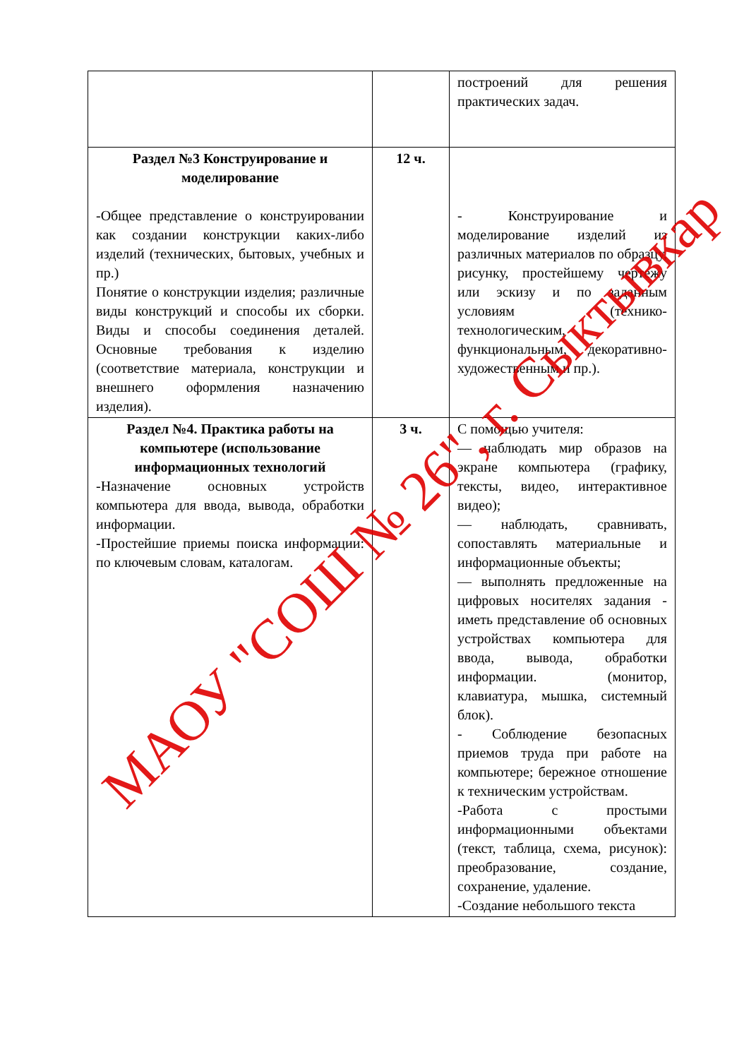| | | построений для решения практических задач. |
| Раздел №3 Конструирование и моделирование -Общее представление о конструировании как создании конструкции каких-либо изделий (технических, бытовых, учебных и пр.) Понятие о конструкции изделия; различные виды конструкций и способы их сборки. Виды и способы соединения деталей. Основные требования к изделию (соответствие материала, конструкции и внешнего оформления назначению изделия). | 12 ч. | - Конструирование и моделирование изделий из различных материалов по образцу, рисунку, простейшему чертежу или эскизу и по заданным условиям (технико-технологическим, функциональным, декоративно-художественным и пр.). |
| Раздел №4. Практика работы на компьютере (использование информационных технологий -Назначение основных устройств компьютера для ввода, вывода, обработки информации. -Простейшие приемы поиска информации: по ключевым словам, каталогам. | 3 ч. | С помощью учителя: — наблюдать мир образов на экране компьютера (графику, тексты, видео, интерактивное видео); — наблюдать, сравнивать, сопоставлять материальные и информационные объекты; — выполнять предложенные на цифровых носителях задания - иметь представление об основных устройствах компьютера для ввода, вывода, обработки информации. (монитор, клавиатура, мышка, системный блок). - Соблюдение безопасных приемов труда при работе на компьютере; бережное отношение к техническим устройствам. -Работа с простыми информационными объектами (текст, таблица, схема, рисунок): преобразование, создание, сохранение, удаление. -Создание небольшого текста |
МАОУ "СОШ № 26", г. Сыктывкар